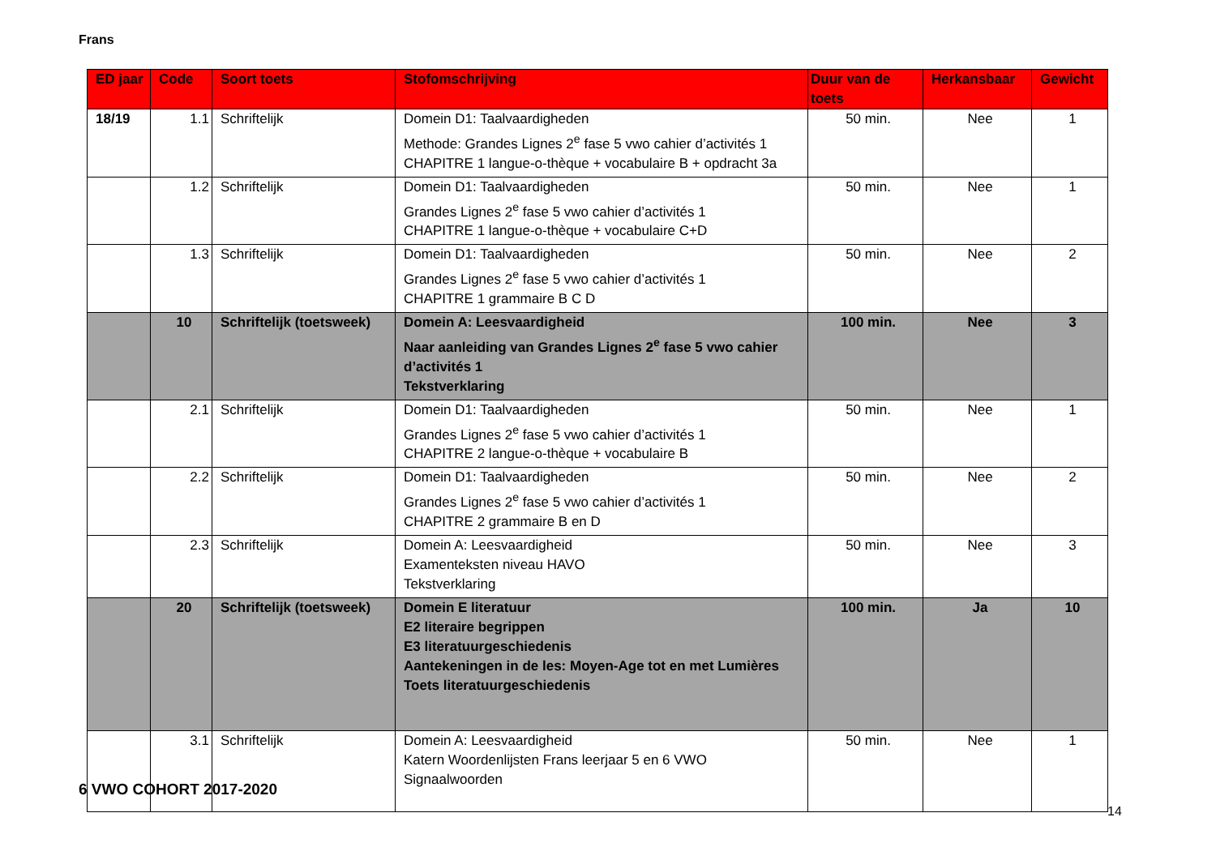Frans
| ED jaar | Code | Soort toets | Stofomschrijving | Duur van de toets | Herkansbaar | Gewicht |
| --- | --- | --- | --- | --- | --- | --- |
| 18/19 | 1.1 | Schriftelijk | Domein D1: Taalvaardigheden Methode: Grandes Lignes 2<sup>e</sup> fase 5 vwo cahier d’activités 1 CHAPITRE 1 langue-o-thèque + vocabulaire B + opdracht 3a | 50 min. | Nee | 1 |
| | 1.2 | Schriftelijk | Domein D1: Taalvaardigheden Grandes Lignes 2<sup>e</sup> fase 5 vwo cahier d’activités 1 CHAPITRE 1 langue-o-thèque + vocabulaire C+D | 50 min. | Nee | 1 |
| | 1.3 | Schriftelijk | Domein D1: Taalvaardigheden Grandes Lignes 2<sup>e</sup> fase 5 vwo cahier d’activités 1 CHAPITRE 1 grammaire B C D | 50 min. | Nee | 2 |
| | 10 | Schriftelijk (toetsweek) | Domein A: Leesvaardigheid Naar aanleiding van Grandes Lignes 2<sup>e</sup> fase 5 vwo cahier d’activités 1 Tekstverklaring | 100 min. | Nee | 3 |
| | 2.1 | Schriftelijk | Domein D1: Taalvaardigheden Grandes Lignes 2<sup>e</sup> fase 5 vwo cahier d’activités 1 CHAPITRE 2 langue-o-thèque + vocabulaire B | 50 min. | Nee | 1 |
| | 2.2 | Schriftelijk | Domein D1: Taalvaardigheden Grandes Lignes 2<sup>e</sup> fase 5 vwo cahier d’activités 1 CHAPITRE 2 grammaire B en D | 50 min. | Nee | 2 |
| | 2.3 | Schriftelijk | Domein A: Leesvaardigheid Examenteksten niveau HAVO Tekstverklaring | 50 min. | Nee | 3 |
| | 20 | Schriftelijk (toetsweek) | Domein E literatuur E2 literaire begrippen E3 literatuurgeschiedenis Aantekeningen in de les: Moyen-Age tot en met Lumières Toets literatuurgeschiedenis | 100 min. | Ja | 10 |
| | 3.1 | Schriftelijk | Domein A: Leesvaardigheid Katern Woordenlijsten Frans leerjaar 5 en 6 VWO Signaalwoorden | 50 min. | Nee | 1 |
6 VWO COHORT 2017-2020
14